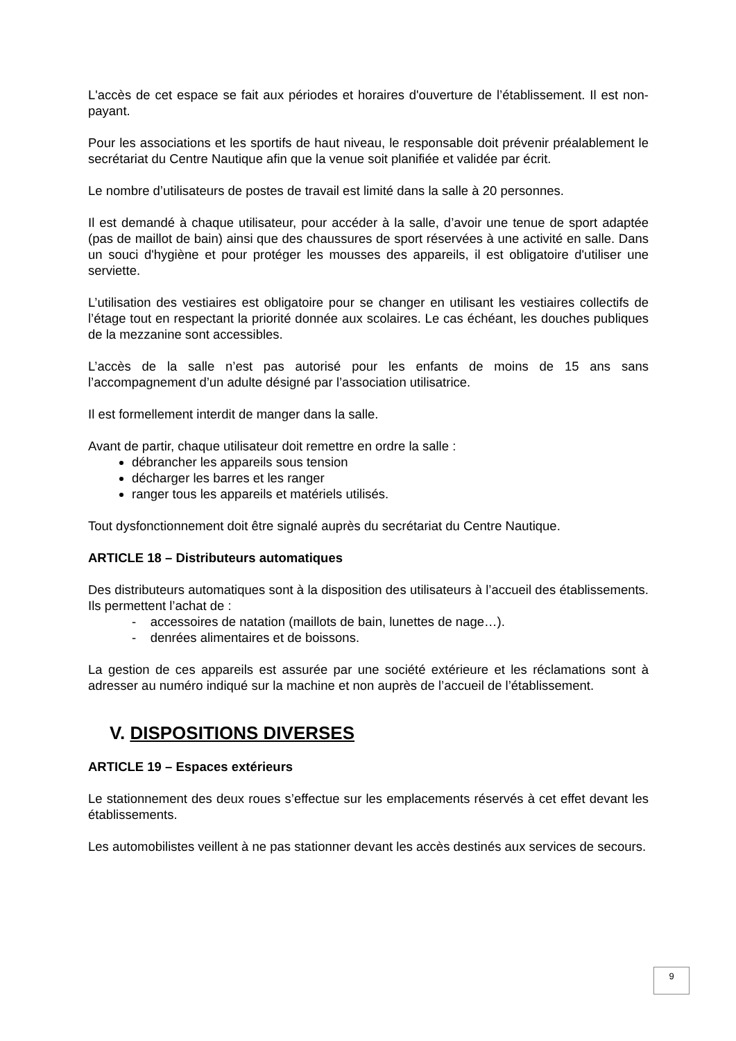L'accès de cet espace se fait aux périodes et horaires d'ouverture de l’établissement. Il est non-payant.
Pour les associations et les sportifs de haut niveau, le responsable doit prévenir préalablement le secrétariat du Centre Nautique afin que la venue soit planifiée et validée par écrit.
Le nombre d’utilisateurs de postes de travail est limité dans la salle à 20 personnes.
Il est demandé à chaque utilisateur, pour accéder à la salle, d’avoir une tenue de sport adaptée (pas de maillot de bain) ainsi que des chaussures de sport réservées à une activité en salle. Dans un souci d'hygiène et pour protéger les mousses des appareils, il est obligatoire d'utiliser une serviette.
L’utilisation des vestiaires est obligatoire pour se changer en utilisant les vestiaires collectifs de l’étage tout en respectant la priorité donnée aux scolaires. Le cas échéant, les douches publiques de la mezzanine sont accessibles.
L’accès de la salle n’est pas autorisé pour les enfants de moins de 15 ans sans l’accompagnement d’un adulte désigné par l’association utilisatrice.
Il est formellement interdit de manger dans la salle.
Avant de partir, chaque utilisateur doit remettre en ordre la salle :
débrancher les appareils sous tension
décharger les barres et les ranger
ranger tous les appareils et matériels utilisés.
Tout dysfonctionnement doit être signalé auprès du secrétariat du Centre Nautique.
ARTICLE 18 – Distributeurs automatiques
Des distributeurs automatiques sont à la disposition des utilisateurs à l’accueil des établissements. Ils permettent l’achat de :
- accessoires de natation (maillots de bain, lunettes de nage…).
- denrées alimentaires et de boissons.
La gestion de ces appareils est assurée par une société extérieure et les réclamations sont à adresser au numéro indiqué sur la machine et non auprès de l’accueil de l’établissement.
V. DISPOSITIONS DIVERSES
ARTICLE 19 – Espaces extérieurs
Le stationnement des deux roues s’effectue sur les emplacements réservés à cet effet devant les établissements.
Les automobilistes veillent à ne pas stationner devant les accès destinés aux services de secours.
9